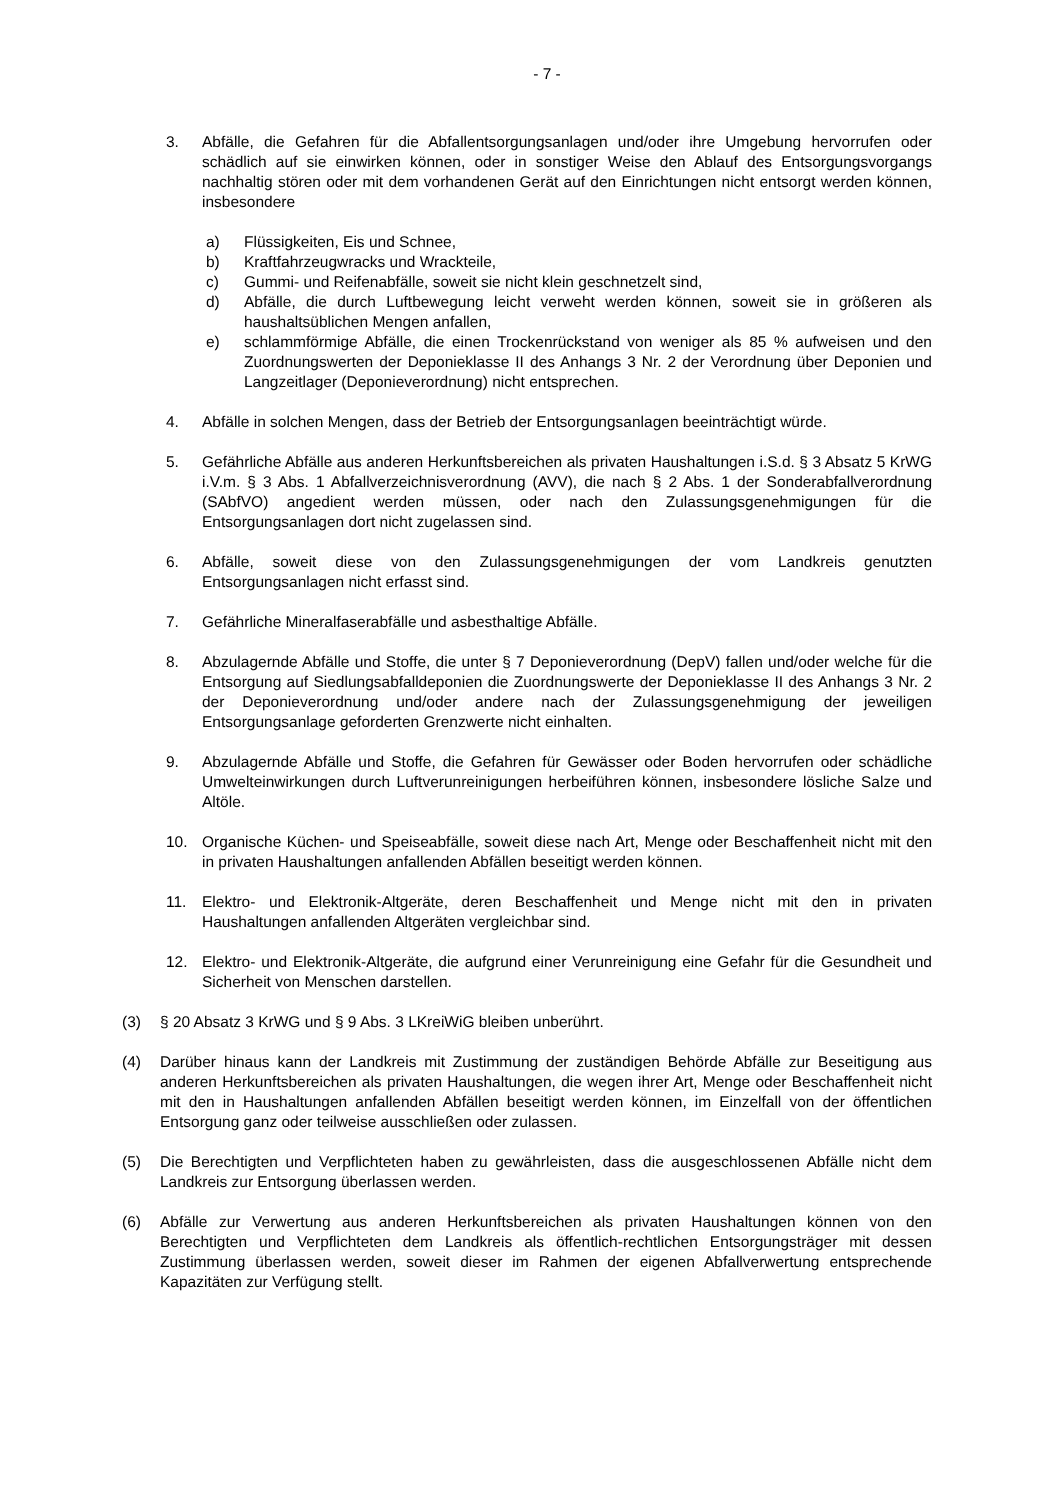- 7 -
3. Abfälle, die Gefahren für die Abfallentsorgungsanlagen und/oder ihre Umgebung hervorrufen oder schädlich auf sie einwirken können, oder in sonstiger Weise den Ablauf des Entsorgungsvorgangs nachhaltig stören oder mit dem vorhandenen Gerät auf den Einrichtungen nicht entsorgt werden können, insbesondere
a) Flüssigkeiten, Eis und Schnee,
b) Kraftfahrzeugwracks und Wrackteile,
c) Gummi- und Reifenabfälle, soweit sie nicht klein geschnetzelt sind,
d) Abfälle, die durch Luftbewegung leicht verweht werden können, soweit sie in größeren als haushaltsüblichen Mengen anfallen,
e) schlammförmige Abfälle, die einen Trockenrückstand von weniger als 85 % aufweisen und den Zuordnungswerten der Deponieklasse II des Anhangs 3 Nr. 2 der Verordnung über Deponien und Langzeitlager (Deponieverordnung) nicht entsprechen.
4. Abfälle in solchen Mengen, dass der Betrieb der Entsorgungsanlagen beeinträchtigt würde.
5. Gefährliche Abfälle aus anderen Herkunftsbereichen als privaten Haushaltungen i.S.d. § 3 Absatz 5 KrWG i.V.m. § 3 Abs. 1 Abfallverzeichnisverordnung (AVV), die nach § 2 Abs. 1 der Sonderabfallverordnung (SAbfVO) angedient werden müssen, oder nach den Zulassungsgenehmigungen für die Entsorgungsanlagen dort nicht zugelassen sind.
6. Abfälle, soweit diese von den Zulassungsgenehmigungen der vom Landkreis genutzten Entsorgungsanlagen nicht erfasst sind.
7. Gefährliche Mineralfaserabfälle und asbesthaltige Abfälle.
8. Abzulagernde Abfälle und Stoffe, die unter § 7 Deponieverordnung (DepV) fallen und/oder welche für die Entsorgung auf Siedlungsabfalldeponien die Zuordnungswerte der Deponieklasse II des Anhangs 3 Nr. 2 der Deponieverordnung und/oder andere nach der Zulassungsgenehmigung der jeweiligen Entsorgungsanlage geforderten Grenzwerte nicht einhalten.
9. Abzulagernde Abfälle und Stoffe, die Gefahren für Gewässer oder Boden hervorrufen oder schädliche Umwelteinwirkungen durch Luftverunreinigungen herbeiführen können, insbesondere lösliche Salze und Altöle.
10. Organische Küchen- und Speiseabfälle, soweit diese nach Art, Menge oder Beschaffenheit nicht mit den in privaten Haushaltungen anfallenden Abfällen beseitigt werden können.
11. Elektro- und Elektronik-Altgeräte, deren Beschaffenheit und Menge nicht mit den in privaten Haushaltungen anfallenden Altgeräten vergleichbar sind.
12. Elektro- und Elektronik-Altgeräte, die aufgrund einer Verunreinigung eine Gefahr für die Gesundheit und Sicherheit von Menschen darstellen.
(3) § 20 Absatz 3 KrWG und § 9 Abs. 3 LKreiWiG bleiben unberührt.
(4) Darüber hinaus kann der Landkreis mit Zustimmung der zuständigen Behörde Abfälle zur Beseitigung aus anderen Herkunftsbereichen als privaten Haushaltungen, die wegen ihrer Art, Menge oder Beschaffenheit nicht mit den in Haushaltungen anfallenden Abfällen beseitigt werden können, im Einzelfall von der öffentlichen Entsorgung ganz oder teilweise ausschließen oder zulassen.
(5) Die Berechtigten und Verpflichteten haben zu gewährleisten, dass die ausgeschlossenen Abfälle nicht dem Landkreis zur Entsorgung überlassen werden.
(6) Abfälle zur Verwertung aus anderen Herkunftsbereichen als privaten Haushaltungen können von den Berechtigten und Verpflichteten dem Landkreis als öffentlich-rechtlichen Entsorgungsträger mit dessen Zustimmung überlassen werden, soweit dieser im Rahmen der eigenen Abfallverwertung entsprechende Kapazitäten zur Verfügung stellt.